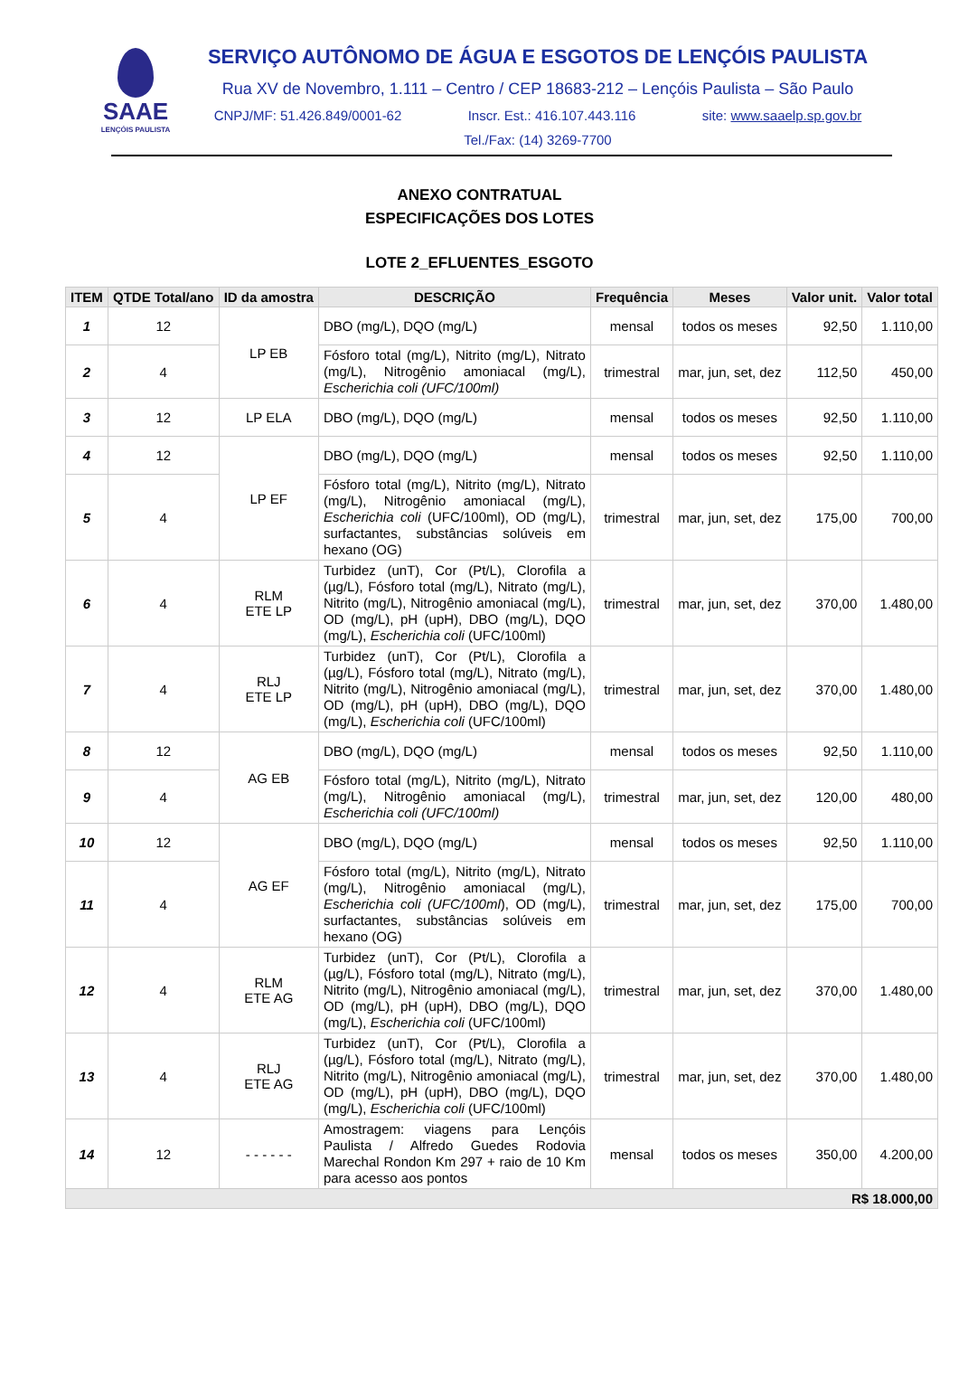SAAE
LENÇÓIS PAULISTA
SERVIÇO AUTÔNOMO DE ÁGUA E ESGOTOS DE LENÇÓIS PAULISTA
Rua XV de Novembro, 1.111 – Centro / CEP 18683-212 – Lençóis Paulista – São Paulo
CNPJ/MF: 51.426.849/0001-62 Inscr. Est.: 416.107.443.116 site: www.saaelp.sp.gov.br
Tel./Fax: (14) 3269-7700
ANEXO CONTRATUAL
ESPECIFICAÇÕES DOS LOTES
LOTE 2_EFLUENTES_ESGOTO
| ITEM | QTDE Total/ano | ID da amostra | DESCRIÇÃO | Frequência | Meses | Valor unit. | Valor total |
| --- | --- | --- | --- | --- | --- | --- | --- |
| 1 | 12 | LP EB | DBO (mg/L), DQO (mg/L) | mensal | todos os meses | 92,50 | 1.110,00 |
| 2 | 4 | | Fósforo total (mg/L), Nitrito (mg/L), Nitrato (mg/L), Nitrogênio amoniacal (mg/L), Escherichia coli (UFC/100ml) | trimestral | mar, jun, set, dez | 112,50 | 450,00 |
| 3 | 12 | LP ELA | DBO (mg/L), DQO (mg/L) | mensal | todos os meses | 92,50 | 1.110,00 |
| 4 | 12 | LP EF | DBO (mg/L), DQO (mg/L) | mensal | todos os meses | 92,50 | 1.110,00 |
| 5 | 4 | | Fósforo total (mg/L), Nitrito (mg/L), Nitrato (mg/L), Nitrogênio amoniacal (mg/L), Escherichia coli (UFC/100ml), OD (mg/L), surfactantes, substâncias solúveis em hexano (OG) | trimestral | mar, jun, set, dez | 175,00 | 700,00 |
| 6 | 4 | RLM ETE LP | Turbidez (unT), Cor (Pt/L), Clorofila a (µg/L), Fósforo total (mg/L), Nitrato (mg/L), Nitrito (mg/L), Nitrogênio amoniacal (mg/L), OD (mg/L), pH (upH), DBO (mg/L), DQO (mg/L), Escherichia coli (UFC/100ml) | trimestral | mar, jun, set, dez | 370,00 | 1.480,00 |
| 7 | 4 | RLJ ETE LP | Turbidez (unT), Cor (Pt/L), Clorofila a (µg/L), Fósforo total (mg/L), Nitrato (mg/L), Nitrito (mg/L), Nitrogênio amoniacal (mg/L), OD (mg/L), pH (upH), DBO (mg/L), DQO (mg/L), Escherichia coli (UFC/100ml) | trimestral | mar, jun, set, dez | 370,00 | 1.480,00 |
| 8 | 12 | AG EB | DBO (mg/L), DQO (mg/L) | mensal | todos os meses | 92,50 | 1.110,00 |
| 9 | 4 | | Fósforo total (mg/L), Nitrito (mg/L), Nitrato (mg/L), Nitrogênio amoniacal (mg/L), Escherichia coli (UFC/100ml) | trimestral | mar, jun, set, dez | 120,00 | 480,00 |
| 10 | 12 | AG EF | DBO (mg/L), DQO (mg/L) | mensal | todos os meses | 92,50 | 1.110,00 |
| 11 | 4 | | Fósforo total (mg/L), Nitrito (mg/L), Nitrato (mg/L), Nitrogênio amoniacal (mg/L), Escherichia coli (UFC/100ml ), OD (mg/L), surfactantes, substâncias solúveis em hexano (OG) | trimestral | mar, jun, set, dez | 175,00 | 700,00 |
| 12 | 4 | RLM ETE AG | Turbidez (unT), Cor (Pt/L), Clorofila a (µg/L), Fósforo total (mg/L), Nitrato (mg/L), Nitrito (mg/L), Nitrogênio amoniacal (mg/L), OD (mg/L), pH (upH), DBO (mg/L), DQO (mg/L), Escherichia coli (UFC/100ml) | trimestral | mar, jun, set, dez | 370,00 | 1.480,00 |
| 13 | 4 | RLJ ETE AG | Turbidez (unT), Cor (Pt/L), Clorofila a (µg/L), Fósforo total (mg/L), Nitrato (mg/L), Nitrito (mg/L), Nitrogênio amoniacal (mg/L), OD (mg/L), pH (upH), DBO (mg/L), DQO (mg/L), Escherichia coli (UFC/100ml) | trimestral | mar, jun, set, dez | 370,00 | 1.480,00 |
| 14 | 12 | - - - - - - | Amostragem: viagens para Lençóis Paulista / Alfredo Guedes Rodovia Marechal Rondon Km 297 + raio de 10 Km para acesso aos pontos | mensal | todos os meses | 350,00 | 4.200,00 |
| R$ 18.000,00 | | | | | | | |